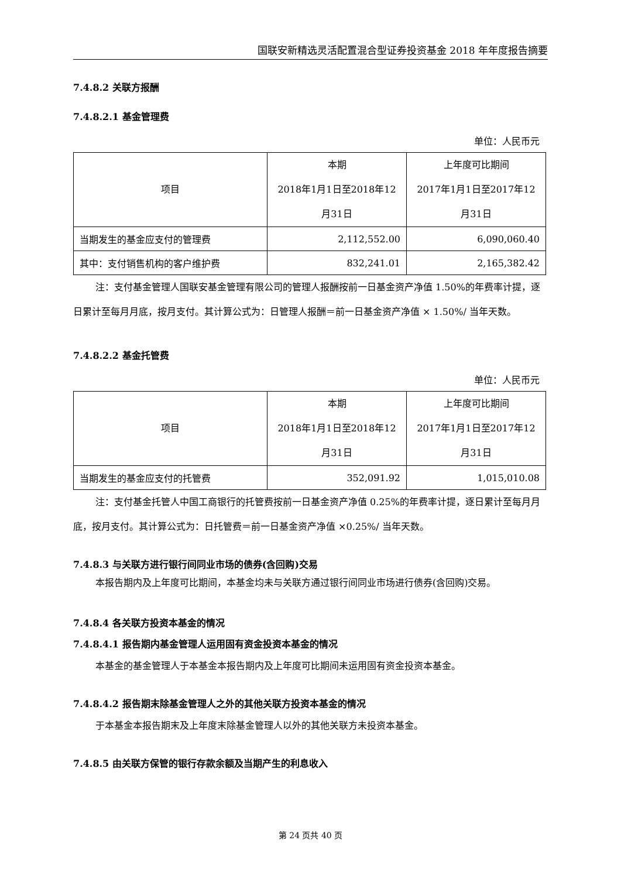国联安新精选灵活配置混合型证券投资基金 2018 年年度报告摘要
7.4.8.2 关联方报酬
7.4.8.2.1 基金管理费
单位：人民币元
| 项目 | 本期 2018年1月1日至2018年12 月31日 | 上年度可比期间 2017年1月1日至2017年12 月31日 |
| --- | --- | --- |
| 当期发生的基金应支付的管理费 | 2,112,552.00 | 6,090,060.40 |
| 其中：支付销售机构的客户维护费 | 832,241.01 | 2,165,382.42 |
注：支付基金管理人国联安基金管理有限公司的管理人报酬按前一日基金资产净值 1.50%的年费率计提，逐日累计至每月月底，按月支付。其计算公式为：日管理人报酬＝前一日基金资产净值 × 1.50%/ 当年天数。
7.4.8.2.2 基金托管费
单位：人民币元
| 项目 | 本期 2018年1月1日至2018年12 月31日 | 上年度可比期间 2017年1月1日至2017年12 月31日 |
| --- | --- | --- |
| 当期发生的基金应支付的托管费 | 352,091.92 | 1,015,010.08 |
注：支付基金托管人中国工商银行的托管费按前一日基金资产净值 0.25%的年费率计提，逐日累计至每月月底，按月支付。其计算公式为：日托管费＝前一日基金资产净值 ×0.25%/ 当年天数。
7.4.8.3 与关联方进行银行间同业市场的债券(含回购)交易
本报告期内及上年度可比期间，本基金均未与关联方通过银行间同业市场进行债券(含回购)交易。
7.4.8.4 各关联方投资本基金的情况
7.4.8.4.1 报告期内基金管理人运用固有资金投资本基金的情况
本基金的基金管理人于本基金本报告期内及上年度可比期间未运用固有资金投资本基金。
7.4.8.4.2 报告期末除基金管理人之外的其他关联方投资本基金的情况
于本基金本报告期末及上年度末除基金管理人以外的其他关联方未投资本基金。
7.4.8.5 由关联方保管的银行存款余额及当期产生的利息收入
第 24 页共 40 页